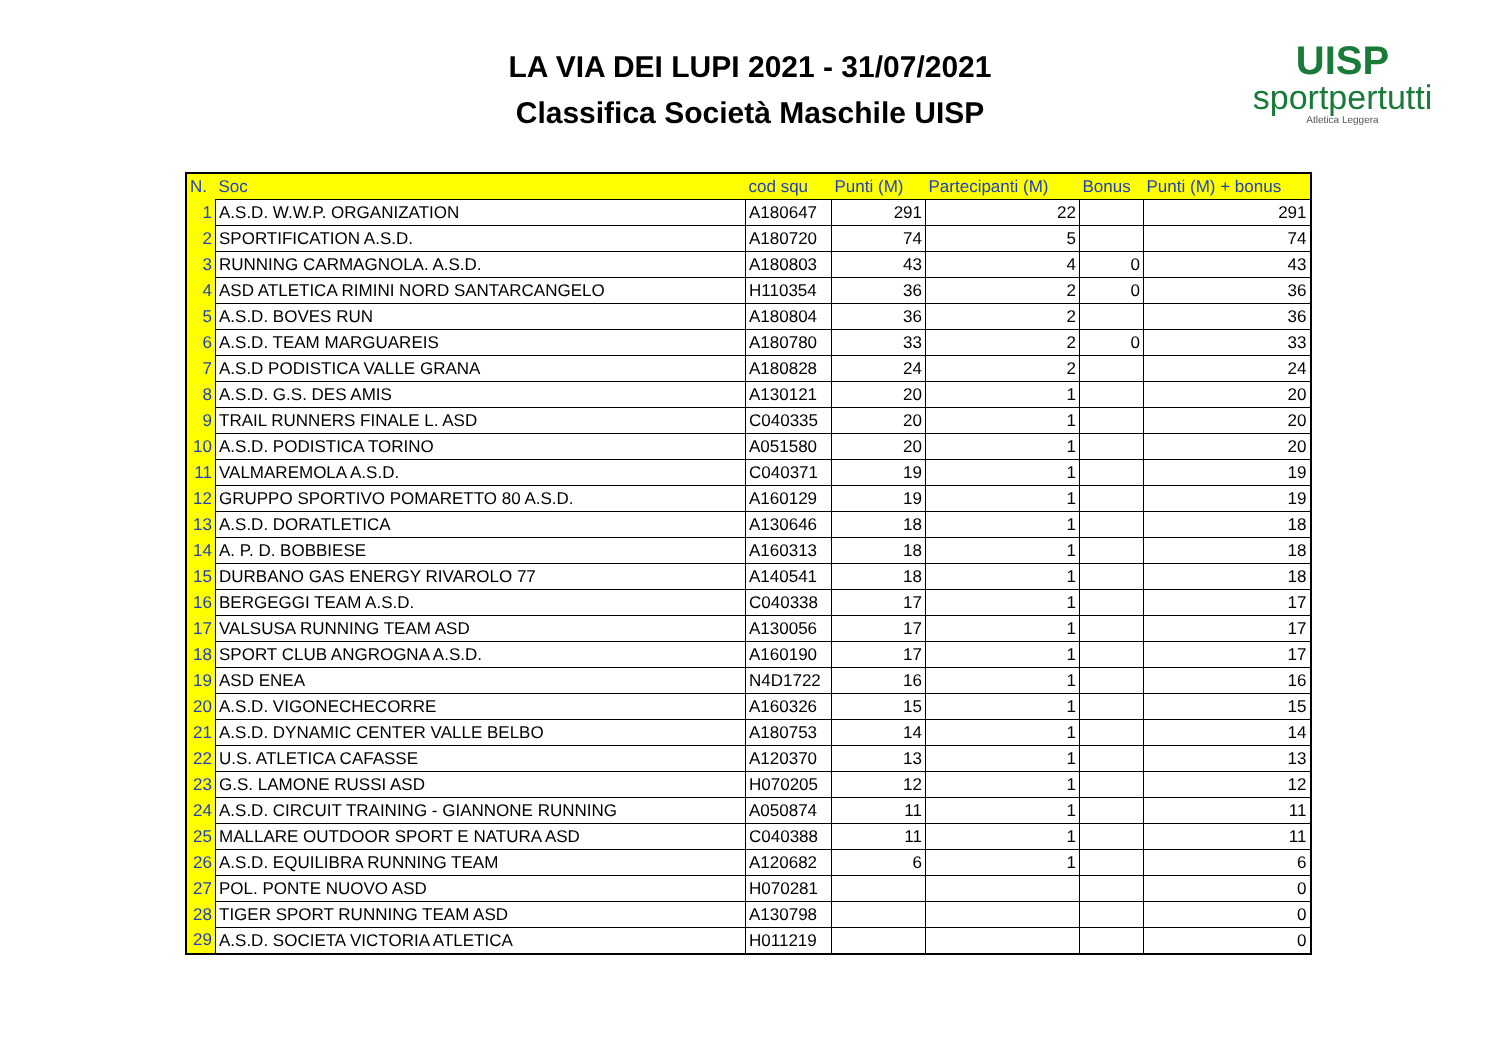LA VIA DEI LUPI 2021 - 31/07/2021
Classifica Società Maschile UISP
UISP
sportpertutti
Atletica Leggera
| N. | Soc | cod squ | Punti (M) | Partecipanti (M) | Bonus | Punti (M) + bonus |
| --- | --- | --- | --- | --- | --- | --- |
| 1 | A.S.D. W.W.P. ORGANIZATION | A180647 | 291 | 22 | | 291 |
| 2 | SPORTIFICATION A.S.D. | A180720 | 74 | 5 | | 74 |
| 3 | RUNNING CARMAGNOLA. A.S.D. | A180803 | 43 | 4 | 0 | 43 |
| 4 | ASD ATLETICA RIMINI NORD SANTARCANGELO | H110354 | 36 | 2 | 0 | 36 |
| 5 | A.S.D. BOVES RUN | A180804 | 36 | 2 | | 36 |
| 6 | A.S.D. TEAM MARGUAREIS | A180780 | 33 | 2 | 0 | 33 |
| 7 | A.S.D PODISTICA VALLE GRANA | A180828 | 24 | 2 | | 24 |
| 8 | A.S.D. G.S. DES AMIS | A130121 | 20 | 1 | | 20 |
| 9 | TRAIL RUNNERS FINALE L. ASD | C040335 | 20 | 1 | | 20 |
| 10 | A.S.D. PODISTICA TORINO | A051580 | 20 | 1 | | 20 |
| 11 | VALMAREMOLA A.S.D. | C040371 | 19 | 1 | | 19 |
| 12 | GRUPPO SPORTIVO POMARETTO 80 A.S.D. | A160129 | 19 | 1 | | 19 |
| 13 | A.S.D. DORATLETICA | A130646 | 18 | 1 | | 18 |
| 14 | A. P. D. BOBBIESE | A160313 | 18 | 1 | | 18 |
| 15 | DURBANO GAS ENERGY RIVAROLO 77 | A140541 | 18 | 1 | | 18 |
| 16 | BERGEGGI TEAM A.S.D. | C040338 | 17 | 1 | | 17 |
| 17 | VALSUSA RUNNING TEAM ASD | A130056 | 17 | 1 | | 17 |
| 18 | SPORT CLUB ANGROGNA A.S.D. | A160190 | 17 | 1 | | 17 |
| 19 | ASD ENEA | N4D1722 | 16 | 1 | | 16 |
| 20 | A.S.D. VIGONECHECORRE | A160326 | 15 | 1 | | 15 |
| 21 | A.S.D. DYNAMIC CENTER VALLE BELBO | A180753 | 14 | 1 | | 14 |
| 22 | U.S. ATLETICA CAFASSE | A120370 | 13 | 1 | | 13 |
| 23 | G.S. LAMONE RUSSI ASD | H070205 | 12 | 1 | | 12 |
| 24 | A.S.D. CIRCUIT TRAINING - GIANNONE RUNNING | A050874 | 11 | 1 | | 11 |
| 25 | MALLARE OUTDOOR SPORT E NATURA ASD | C040388 | 11 | 1 | | 11 |
| 26 | A.S.D. EQUILIBRA RUNNING TEAM | A120682 | 6 | 1 | | 6 |
| 27 | POL. PONTE NUOVO ASD | H070281 | | | | 0 |
| 28 | TIGER SPORT RUNNING TEAM ASD | A130798 | | | | 0 |
| 29 | A.S.D. SOCIETA VICTORIA ATLETICA | H011219 | | | | 0 |